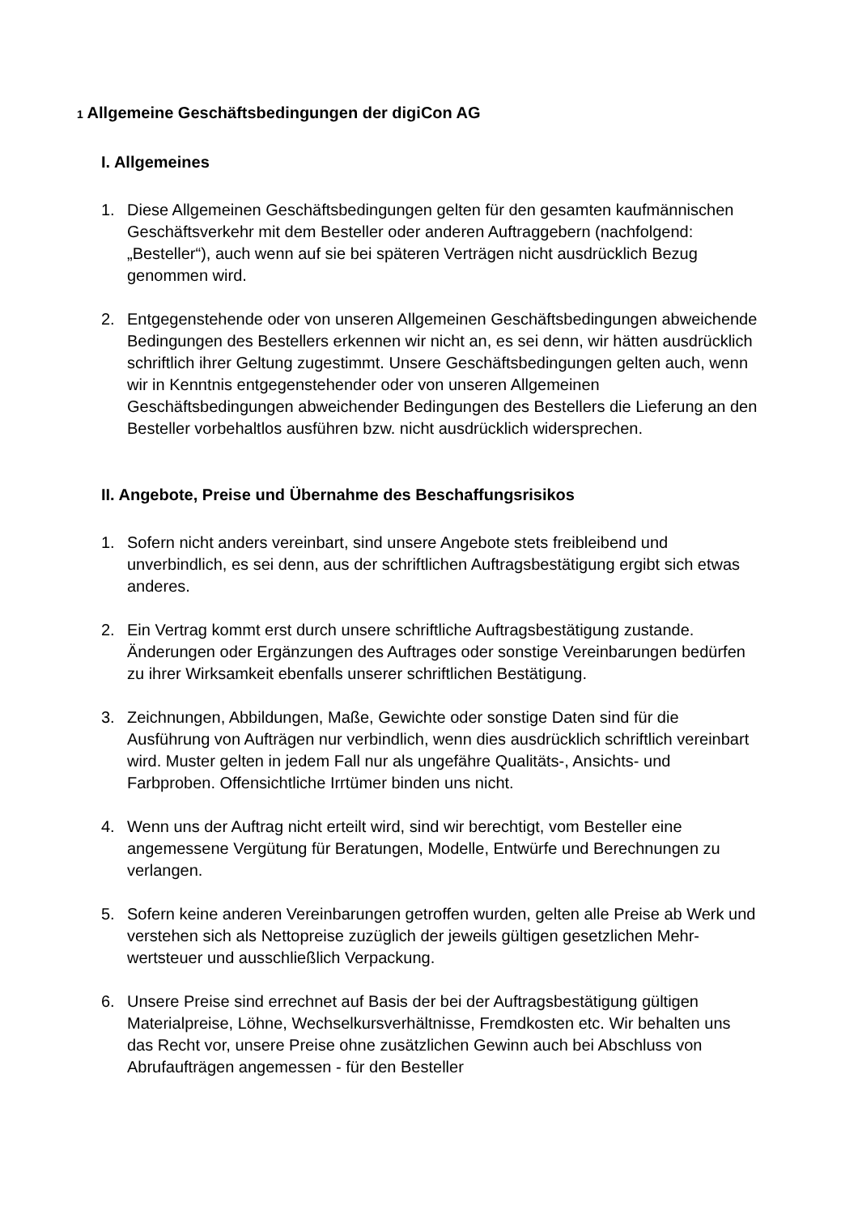1 Allgemeine Geschäftsbedingungen der digiCon AG
I. Allgemeines
1. Diese Allgemeinen Geschäftsbedingungen gelten für den gesamten kaufmännischen Geschäftsverkehr mit dem Besteller oder anderen Auftraggebern (nachfolgend: „Besteller“), auch wenn auf sie bei späteren Verträgen nicht ausdrücklich Bezug genommen wird.
2. Entgegenstehende oder von unseren Allgemeinen Geschäftsbedingungen abweichende Bedingungen des Bestellers erkennen wir nicht an, es sei denn, wir hätten ausdrücklich schriftlich ihrer Geltung zugestimmt. Unsere Geschäftsbedingungen gelten auch, wenn wir in Kenntnis entgegenstehender oder von unseren Allgemeinen Geschäftsbedingungen abweichender Bedingungen des Bestellers die Lieferung an den Besteller vorbehaltlos ausführen bzw. nicht ausdrücklich widersprechen.
II. Angebote, Preise und Übernahme des Beschaffungsrisikos
1. Sofern nicht anders vereinbart, sind unsere Angebote stets freibleibend und unverbindlich, es sei denn, aus der schriftlichen Auftragsbestätigung ergibt sich etwas anderes.
2. Ein Vertrag kommt erst durch unsere schriftliche Auftragsbestätigung zustande. Änderungen oder Ergänzungen des Auftrages oder sonstige Vereinbarungen bedürfen zu ihrer Wirksamkeit ebenfalls unserer schriftlichen Bestätigung.
3. Zeichnungen, Abbildungen, Maße, Gewichte oder sonstige Daten sind für die Ausführung von Aufträgen nur verbindlich, wenn dies ausdrücklich schriftlich vereinbart wird. Muster gelten in jedem Fall nur als ungefähre Qualitäts-, Ansichts- und Farbproben. Offensichtliche Irrtümer binden uns nicht.
4. Wenn uns der Auftrag nicht erteilt wird, sind wir berechtigt, vom Besteller eine angemessene Vergütung für Beratungen, Modelle, Entwürfe und Berechnungen zu verlangen.
5. Sofern keine anderen Vereinbarungen getroffen wurden, gelten alle Preise ab Werk und verstehen sich als Nettopreise zuzüglich der jeweils gültigen gesetzlichen Mehr-wertsteuer und ausschließlich Verpackung.
6. Unsere Preise sind errechnet auf Basis der bei der Auftragsbestätigung gültigen Materialpreise, Löhne, Wechselkursverhältnisse, Fremdkosten etc. Wir behalten uns das Recht vor, unsere Preise ohne zusätzlichen Gewinn auch bei Abschluss von Abrufaufträgen angemessen - für den Besteller